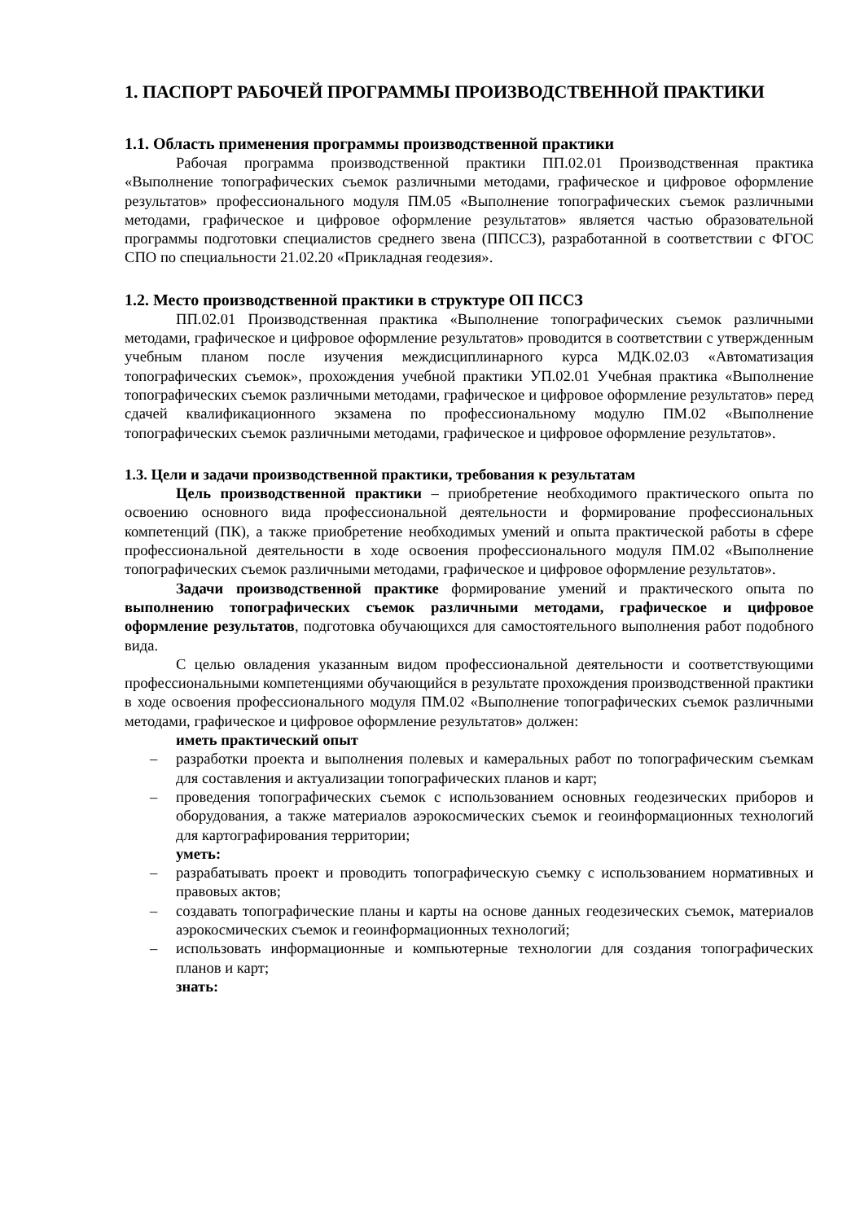1. ПАСПОРТ РАБОЧЕЙ ПРОГРАММЫ ПРОИЗВОДСТВЕННОЙ ПРАКТИКИ
1.1. Область применения программы производственной практики
Рабочая программа производственной практики ПП.02.01 Производственная практика «Выполнение топографических съемок различными методами, графическое и цифровое оформление результатов» профессионального модуля ПМ.05 «Выполнение топографических съемок различными методами, графическое и цифровое оформление результатов» является частью образовательной программы подготовки специалистов среднего звена (ППССЗ), разработанной в соответствии с ФГОС СПО по специальности 21.02.20 «Прикладная геодезия».
1.2. Место производственной практики в структуре ОП ПССЗ
ПП.02.01 Производственная практика «Выполнение топографических съемок различными методами, графическое и цифровое оформление результатов» проводится в соответствии с утвержденным учебным планом после изучения междисциплинарного курса МДК.02.03 «Автоматизация топографических съемок», прохождения учебной практики УП.02.01 Учебная практика «Выполнение топографических съемок различными методами, графическое и цифровое оформление результатов» перед сдачей квалификационного экзамена по профессиональному модулю ПМ.02 «Выполнение топографических съемок различными методами, графическое и цифровое оформление результатов».
1.3. Цели и задачи производственной практики, требования к результатам
Цель производственной практики – приобретение необходимого практического опыта по освоению основного вида профессиональной деятельности и формирование профессиональных компетенций (ПК), а также приобретение необходимых умений и опыта практической работы в сфере профессиональной деятельности в ходе освоения профессионального модуля ПМ.02 «Выполнение топографических съемок различными методами, графическое и цифровое оформление результатов».
Задачи производственной практике формирование умений и практического опыта по выполнению топографических съемок различными методами, графическое и цифровое оформление результатов, подготовка обучающихся для самостоятельного выполнения работ подобного вида.
С целью овладения указанным видом профессиональной деятельности и соответствующими профессиональными компетенциями обучающийся в результате прохождения производственной практики в ходе освоения профессионального модуля ПМ.02 «Выполнение топографических съемок различными методами, графическое и цифровое оформление результатов» должен:
иметь практический опыт
– разработки проекта и выполнения полевых и камеральных работ по топографическим съемкам для составления и актуализации топографических планов и карт;
– проведения топографических съемок с использованием основных геодезических приборов и оборудования, а также материалов аэрокосмических съемок и геоинформационных технологий для картографирования территории;
уметь:
– разрабатывать проект и проводить топографическую съемку с использованием нормативных и правовых актов;
– создавать топографические планы и карты на основе данных геодезических съемок, материалов аэрокосмических съемок и геоинформационных технологий;
– использовать информационные и компьютерные технологии для создания топографических планов и карт;
знать: